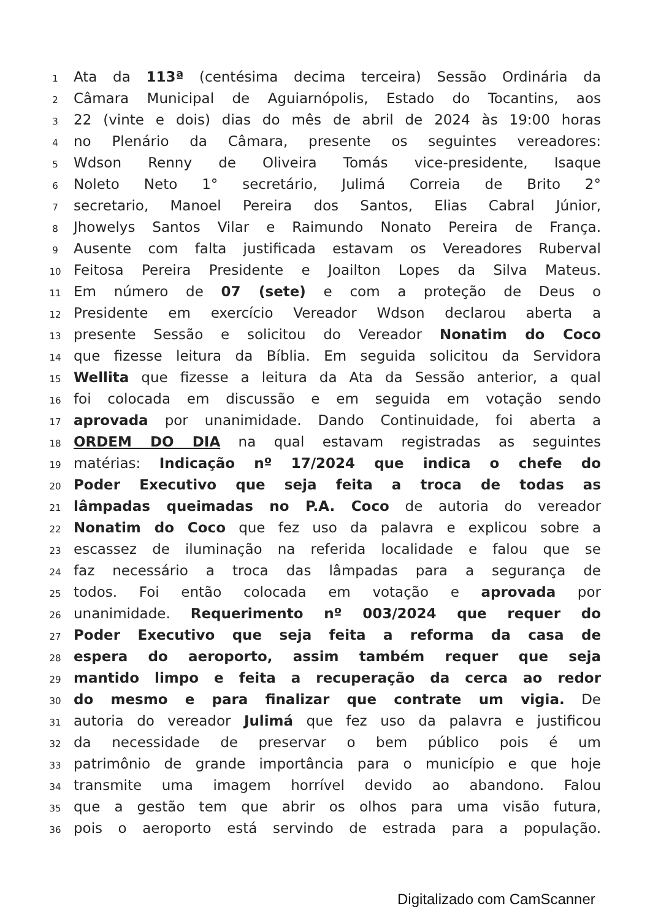1 Ata da 113ª (centésima decima terceira) Sessão Ordinária da
2 Câmara Municipal de Aguiarnópolis, Estado do Tocantins, aos
3 22 (vinte e dois) dias do mês de abril de 2024 às 19:00 horas
4 no Plenário da Câmara, presente os seguintes vereadores:
5 Wdson Renny de Oliveira Tomás vice-presidente, Isaque
6 Noleto Neto 1° secretário, Julimá Correia de Brito 2°
7 secretario, Manoel Pereira dos Santos, Elias Cabral Júnior,
8 Jhowelys Santos Vilar e Raimundo Nonato Pereira de França.
9 Ausente com falta justificada estavam os Vereadores Ruberval
10 Feitosa Pereira Presidente e Joailton Lopes da Silva Mateus.
11 Em número de 07 (sete) e com a proteção de Deus o
12 Presidente em exercício Vereador Wdson declarou aberta a
13 presente Sessão e solicitou do Vereador Nonatim do Coco
14 que fizesse leitura da Bíblia. Em seguida solicitou da Servidora
15 Wellita que fizesse a leitura da Ata da Sessão anterior, a qual
16 foi colocada em discussão e em seguida em votação sendo
17 aprovada por unanimidade. Dando Continuidade, foi aberta a
18 ORDEM DO DIA na qual estavam registradas as seguintes
19 matérias: Indicação nº 17/2024 que indica o chefe do
20 Poder Executivo que seja feita a troca de todas as
21 lâmpadas queimadas no P.A. Coco de autoria do vereador
22 Nonatim do Coco que fez uso da palavra e explicou sobre a
23 escassez de iluminação na referida localidade e falou que se
24 faz necessário a troca das lâmpadas para a segurança de
25 todos. Foi então colocada em votação e aprovada por
26 unanimidade. Requerimento nº 003/2024 que requer do
27 Poder Executivo que seja feita a reforma da casa de
28 espera do aeroporto, assim também requer que seja
29 mantido limpo e feita a recuperação da cerca ao redor
30 do mesmo e para finalizar que contrate um vigia. De
31 autoria do vereador Julimá que fez uso da palavra e justificou
32 da necessidade de preservar o bem público pois é um
33 patrimônio de grande importância para o município e que hoje
34 transmite uma imagem horrível devido ao abandono. Falou
35 que a gestão tem que abrir os olhos para uma visão futura,
36 pois o aeroporto está servindo de estrada para a população.
Digitalizado com CamScanner